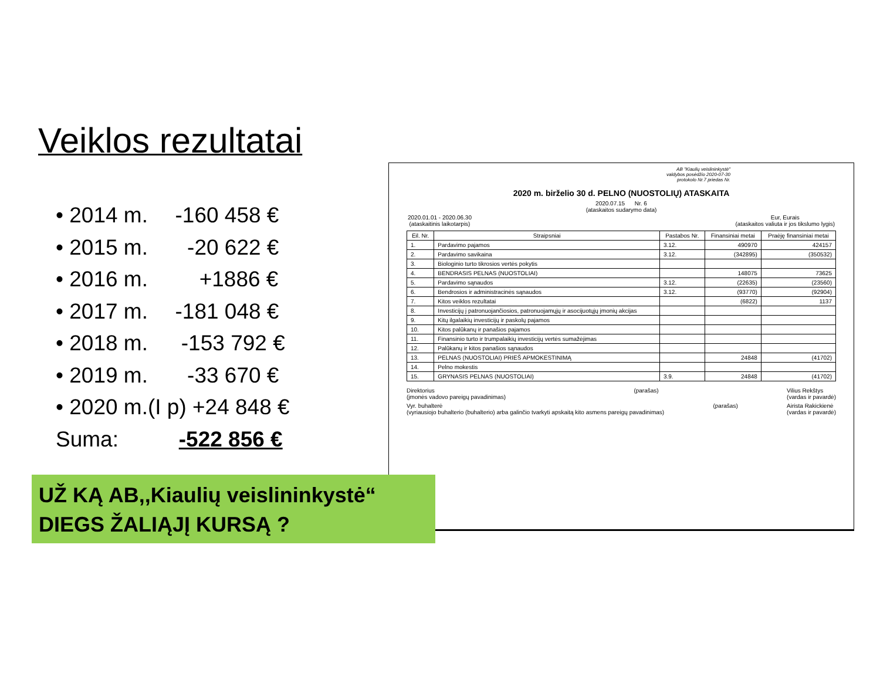Veiklos rezultatai
• 2014 m. -160 458 €
• 2015 m. -20 622 €
• 2016 m. +1886 €
• 2017 m. -181 048 €
• 2018 m. -153 792 €
• 2019 m. -33 670 €
• 2020 m.(I p) +24 848 €
Suma: -522 856 €
AB "Kiaulių veislininkystė"
valdybos posėdžio 2020-07-30
protokolo Nr.7 priedas Nr.
2020 m. birželio 30 d. PELNO (NUOSTOLIŲ) ATASKAITA
2020.07.15 Nr. 6
(ataskaitos sudarymo data)
2020.01.01 - 2020.06.30
(ataskaitinis laikotarpis) Eur, Eurais
(ataskaitos valiuta ir jos tikslumo lygis)
| Eil. Nr. | Straipsniai | Pastabos Nr. | Finansiniai metai | Praėję finansiniai metai |
| --- | --- | --- | --- | --- |
| 1. | Pardavimo pajamos | 3.12. | 490970 | 424157 |
| 2. | Pardavimo savikaina | 3.12. | (342895) | (350532) |
| 3. | Biologinio turto tikrosios vertės pokytis | | | |
| 4. | BENDRASIS PELNAS (NUOSTOLIAI) | | 148075 | 73625 |
| 5. | Pardavimo sąnaudos | 3.12. | (22635) | (23560) |
| 6. | Bendrosios ir administracinės sąnaudos | 3.12. | (93770) | (92904) |
| 7. | Kitos veiklos rezultatai | | (6822) | 1137 |
| 8. | Investicijų į patronuojančiosios, patronuojamųjų ir asocijuotųjų įmonių akcijas | | | |
| 9. | Kitų ilgalaikių investicijų ir paskolų pajamos | | | |
| 10. | Kitos palūkanų ir panašios pajamos | | | |
| 11. | Finansinio turto ir trumpalaikių investicijų vertės sumažėjimas | | | |
| 12. | Palūkanų ir kitos panašios sąnaudos | | | |
| 13. | PELNAS (NUOSTOLIAI) PRIEŠ APMOKESTINIMĄ | | 24848 | (41702) |
| 14. | Pelno mokestis | | | |
| 15. | GRYNASIS PELNAS (NUOSTOLIAI) | 3.9. | 24848 | (41702) |
Direktorius
(įmonės vadovo pareigų pavadinimas) (parašas) Vilius Rekštys
(vardas ir pavardė)
Vyr. buhalterė
(vyriausiojo buhalterio (buhalterio) arba galinčio tvarkyti apskaitą kito asmens pareigų pavadinimas) (parašas) Airista Rakickienė
(vardas ir pavardė)
UŽ KĄ AB,,Kiaulių veislininkystė“
DIEGS ŽALIĄJĮ KURSĄ ?